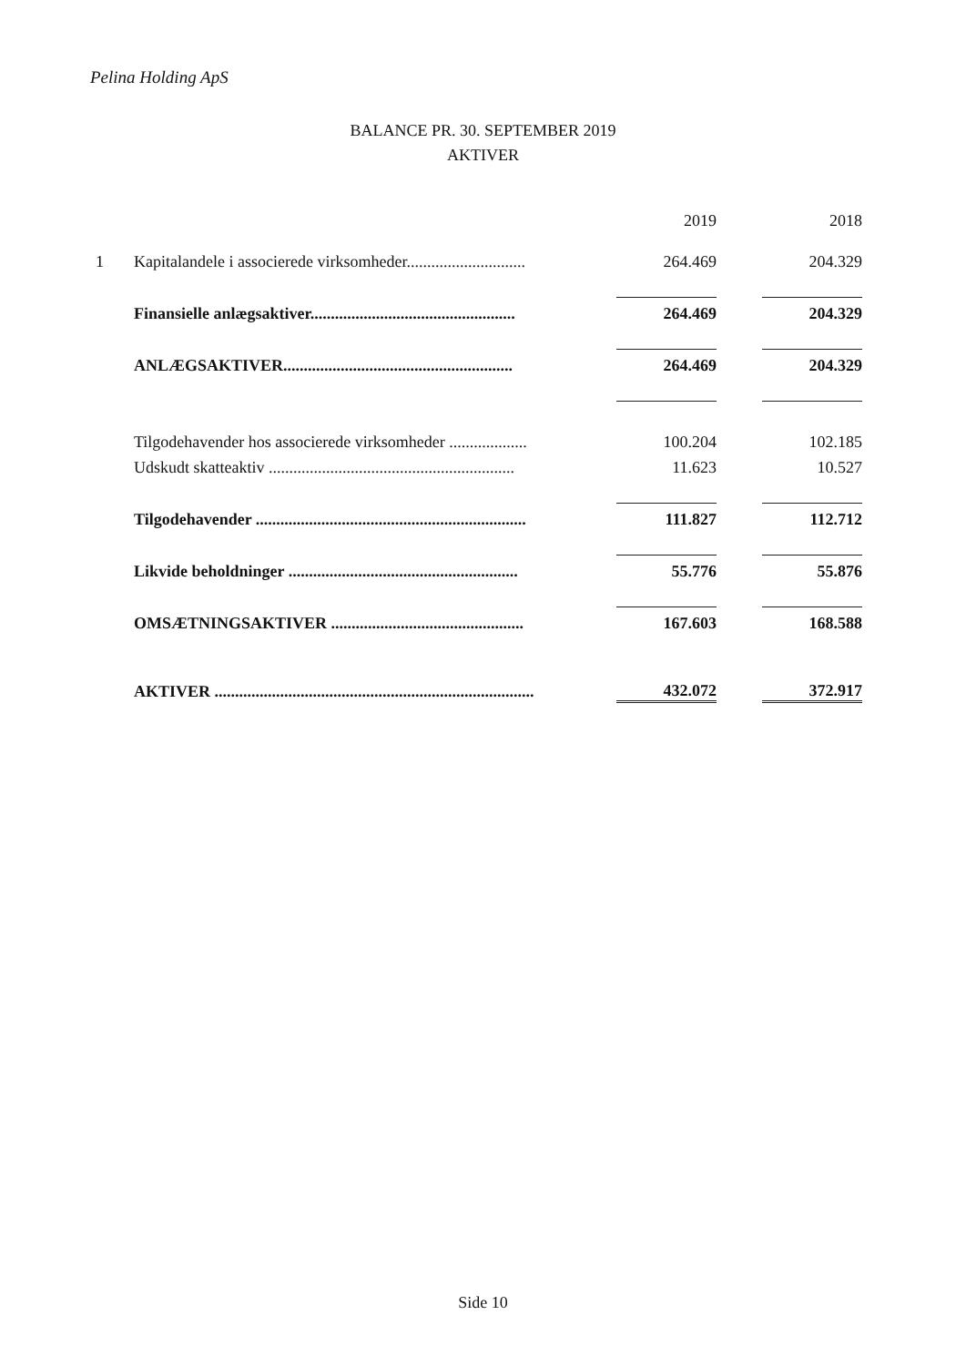Pelina Holding ApS
BALANCE PR. 30. SEPTEMBER 2019
AKTIVER
| | | | 2019 | | 2018 |
| 1 | Kapitalandele i associerede virksomheder............................. | | 264.469 | | 204.329 |
| | Finansielle anlægsaktiver.................................................. | | 264.469 | | 204.329 |
| | ANLÆGSAKTIVER........................................................ | | 264.469 | | 204.329 |
| | Tilgodehavender hos associerede virksomheder ................... | | 100.204 | | 102.185 |
| | Udskudt skatteaktiv ............................................................ | | 11.623 | | 10.527 |
| | Tilgodehavender .................................................................. | | 111.827 | | 112.712 |
| | Likvide beholdninger ........................................................ | | 55.776 | | 55.876 |
| | OMSÆTNINGSAKTIVER ............................................... | | 167.603 | | 168.588 |
| | AKTIVER .............................................................................. | | 432.072 | | 372.917 |
Side 10